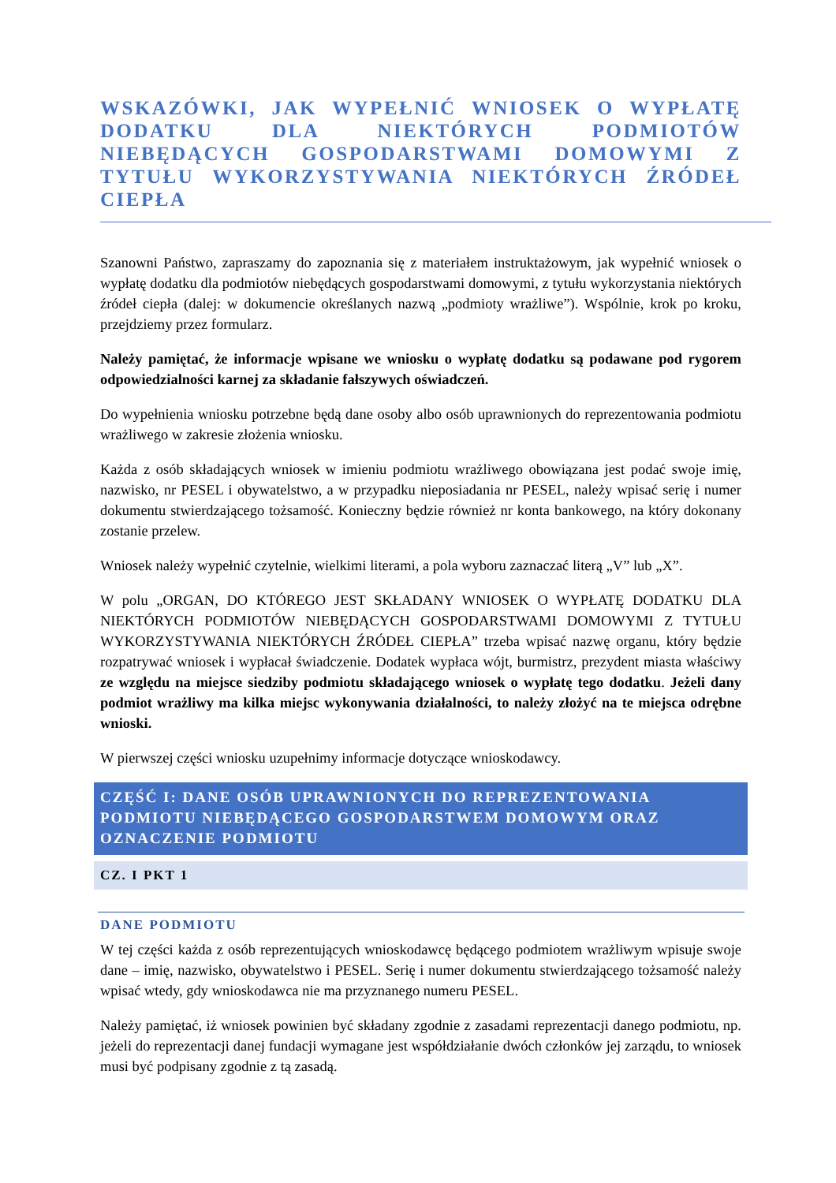WSKAZÓWKI, JAK WYPEŁNIĆ WNIOSEK O WYPŁATĘ DODATKU DLA NIEKTÓRYCH PODMIOTÓW NIEBĘDĄCYCH GOSPODARSTWAMI DOMOWYMI Z TYTUŁU WYKORZYSTYWANIA NIEKTÓRYCH ŹRÓDEŁ CIEPŁA
Szanowni Państwo, zapraszamy do zapoznania się z materiałem instruktażowym, jak wypełnić wniosek o wypłatę dodatku dla podmiotów niebędących gospodarstwami domowymi, z tytułu wykorzystania niektórych źródeł ciepła (dalej: w dokumencie określanych nazwą „podmioty wrażliwe”). Wspólnie, krok po kroku, przejdziemy przez formularz.
Należy pamiętać, że informacje wpisane we wniosku o wypłatę dodatku są podawane pod rygorem odpowiedzialności karnej za składanie fałszywych oświadczeń.
Do wypełnienia wniosku potrzebne będą dane osoby albo osób uprawnionych do reprezentowania podmiotu wrażliwego w zakresie złożenia wniosku.
Każda z osób składających wniosek w imieniu podmiotu wrażliwego obowiązana jest podać swoje imię, nazwisko, nr PESEL i obywatelstwo, a w przypadku nieposiadania nr PESEL, należy wpisać serię i numer dokumentu stwierdzającego tożsamość. Konieczny będzie również nr konta bankowego, na który dokonany zostanie przelew.
Wniosek należy wypełnić czytelnie, wielkimi literami, a pola wyboru zaznaczać literą „V” lub „X”.
W polu „ORGAN, DO KTÓREGO JEST SKŁADANY WNIOSEK O WYPŁATĘ DODATKU DLA NIEKTÓRYCH PODMIOTÓW NIEBĘDĄCYCH GOSPODARSTWAMI DOMOWYMI Z TYTUŁU WYKORZYSTYWANIA NIEKTÓRYCH ŹRÓDEŁ CIEPŁA” trzeba wpisać nazwę organu, który będzie rozpatrywać wniosek i wypłacał świadczenie. Dodatek wypłaca wójt, burmistrz, prezydent miasta właściwy ze względu na miejsce siedziby podmiotu składającego wniosek o wypłatę tego dodatku. Jeżeli dany podmiot wrażliwy ma kilka miejsc wykonywania działalności, to należy złożyć na te miejsca odrębne wnioski.
W pierwszej części wniosku uzupełnimy informacje dotyczące wnioskodawcy.
CZĘŚĆ I: DANE OSÓB UPRAWNIONYCH DO REPREZENTOWANIA PODMIOTU NIEBĘDĄCEGO GOSPODARSTWEM DOMOWYM ORAZ OZNACZENIE PODMIOTU
CZ. I PKT 1
DANE PODMIOTU
W tej części każda z osób reprezentujących wnioskodawcę będącego podmiotem wrażliwym wpisuje swoje dane – imię, nazwisko, obywatelstwo i PESEL. Serię i numer dokumentu stwierdzającego tożsamość należy wpisać wtedy, gdy wnioskodawca nie ma przyznanego numeru PESEL.
Należy pamiętać, iż wniosek powinien być składany zgodnie z zasadami reprezentacji danego podmiotu, np. jeżeli do reprezentacji danej fundacji wymagane jest współdziałanie dwóch członków jej zarządu, to wniosek musi być podpisany zgodnie z tą zasadą.